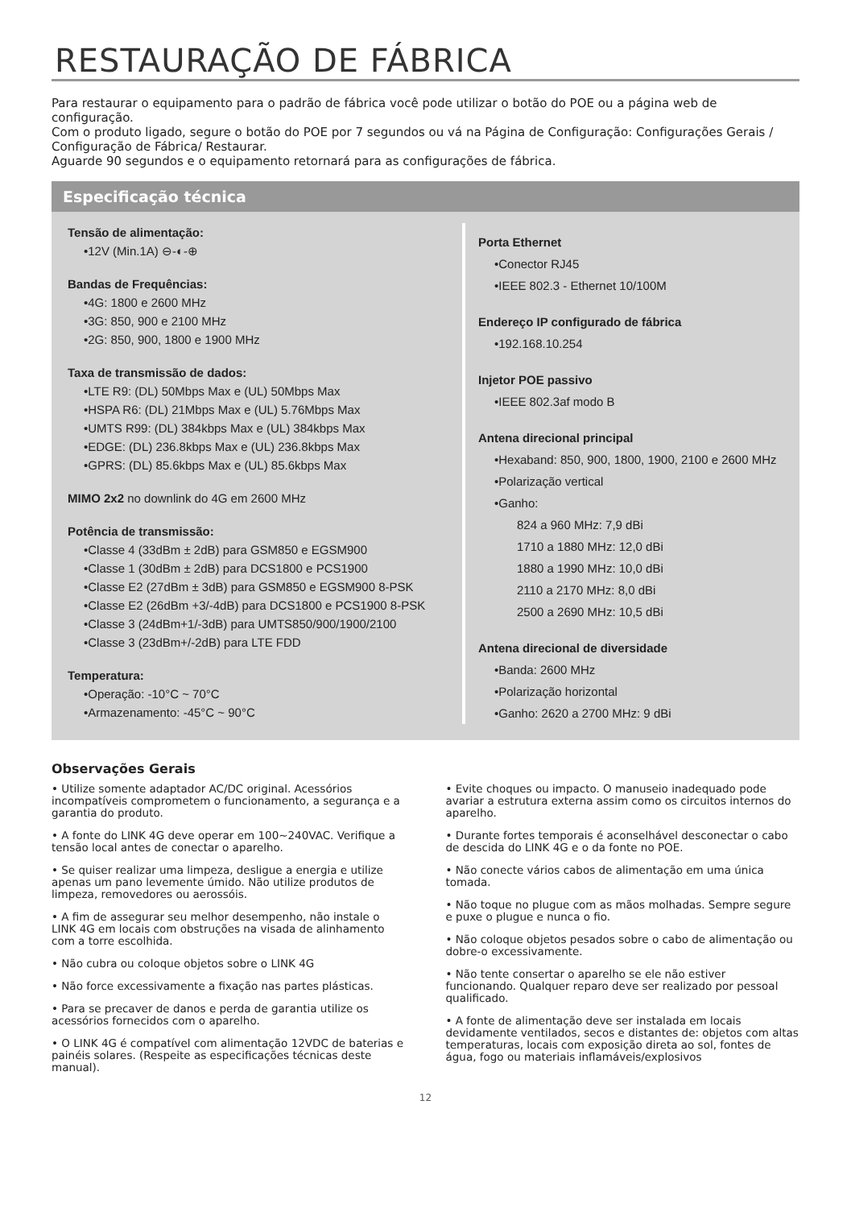RESTAURAÇÃO DE FÁBRICA
Para restaurar o equipamento para o padrão de fábrica você pode utilizar o botão do POE ou a página web de configuração.
Com o produto ligado, segure o botão do POE por 7 segundos ou vá na Página de Configuração: Configurações Gerais / Configuração de Fábrica/ Restaurar.
Aguarde 90 segundos e o equipamento retornará para as configurações de fábrica.
Especificação técnica
Tensão de alimentação:
•12V (Min.1A) ⊖-◐-⊕
Bandas de Frequências:
•4G: 1800 e 2600 MHz
•3G: 850, 900 e 2100 MHz
•2G: 850, 900, 1800 e 1900 MHz
Taxa de transmissão de dados:
•LTE R9: (DL) 50Mbps Max e (UL) 50Mbps Max
•HSPA R6: (DL) 21Mbps Max e (UL) 5.76Mbps Max
•UMTS R99: (DL) 384kbps Max e (UL) 384kbps Max
•EDGE: (DL) 236.8kbps Max e (UL) 236.8kbps Max
•GPRS: (DL) 85.6kbps Max e (UL) 85.6kbps Max
MIMO 2x2 no downlink do 4G em 2600 MHz
Potência de transmissão:
•Classe 4 (33dBm ± 2dB) para GSM850 e EGSM900
•Classe 1 (30dBm ± 2dB) para DCS1800 e PCS1900
•Classe E2 (27dBm ± 3dB) para GSM850 e EGSM900 8-PSK
•Classe E2 (26dBm +3/-4dB) para DCS1800 e PCS1900 8-PSK
•Classe 3 (24dBm+1/-3dB) para UMTS850/900/1900/2100
•Classe 3 (23dBm+/-2dB) para LTE FDD
Temperatura:
•Operação: -10°C ~ 70°C
•Armazenamento: -45°C ~ 90°C
Porta Ethernet
•Conector RJ45
•IEEE 802.3 - Ethernet 10/100M
Endereço IP configurado de fábrica
•192.168.10.254
Injetor POE passivo
•IEEE 802.3af modo B
Antena direcional principal
•Hexaband: 850, 900, 1800, 1900, 2100 e 2600 MHz
•Polarização vertical
•Ganho:
824 a 960 MHz: 7,9 dBi
1710 a 1880 MHz: 12,0 dBi
1880 a 1990 MHz: 10,0 dBi
2110 a 2170 MHz: 8,0 dBi
2500 a 2690 MHz: 10,5 dBi
Antena direcional de diversidade
•Banda: 2600 MHz
•Polarização horizontal
•Ganho: 2620 a 2700 MHz: 9 dBi
Observações Gerais
• Utilize somente adaptador AC/DC original. Acessórios incompatíveis comprometem o funcionamento, a segurança e a garantia do produto.
• A fonte do LINK 4G deve operar em 100~240VAC. Verifique a tensão local antes de conectar o aparelho.
• Se quiser realizar uma limpeza, desligue a energia e utilize apenas um pano levemente úmido. Não utilize produtos de limpeza, removedores ou aerossóis.
• A fim de assegurar seu melhor desempenho, não instale o LINK 4G em locais com obstruções na visada de alinhamento com a torre escolhida.
• Não cubra ou coloque objetos sobre o LINK 4G
• Não force excessivamente a fixação nas partes plásticas.
• Para se precaver de danos e perda de garantia utilize os acessórios fornecidos com o aparelho.
• O LINK 4G é compatível com alimentação 12VDC de baterias e painéis solares. (Respeite as especificações técnicas deste manual).
• Evite choques ou impacto. O manuseio inadequado pode avariar a estrutura externa assim como os circuitos internos do aparelho.
• Durante fortes temporais é aconselhável desconectar o cabo de descida do LINK 4G e o da fonte no POE.
• Não conecte vários cabos de alimentação em uma única tomada.
• Não toque no plugue com as mãos molhadas. Sempre segure e puxe o plugue e nunca o fio.
• Não coloque objetos pesados sobre o cabo de alimentação ou dobre-o excessivamente.
• Não tente consertar o aparelho se ele não estiver funcionando. Qualquer reparo deve ser realizado por pessoal qualificado.
• A fonte de alimentação deve ser instalada em locais devidamente ventilados, secos e distantes de: objetos com altas temperaturas, locais com exposição direta ao sol, fontes de água, fogo ou materiais inflamáveis/explosivos
12